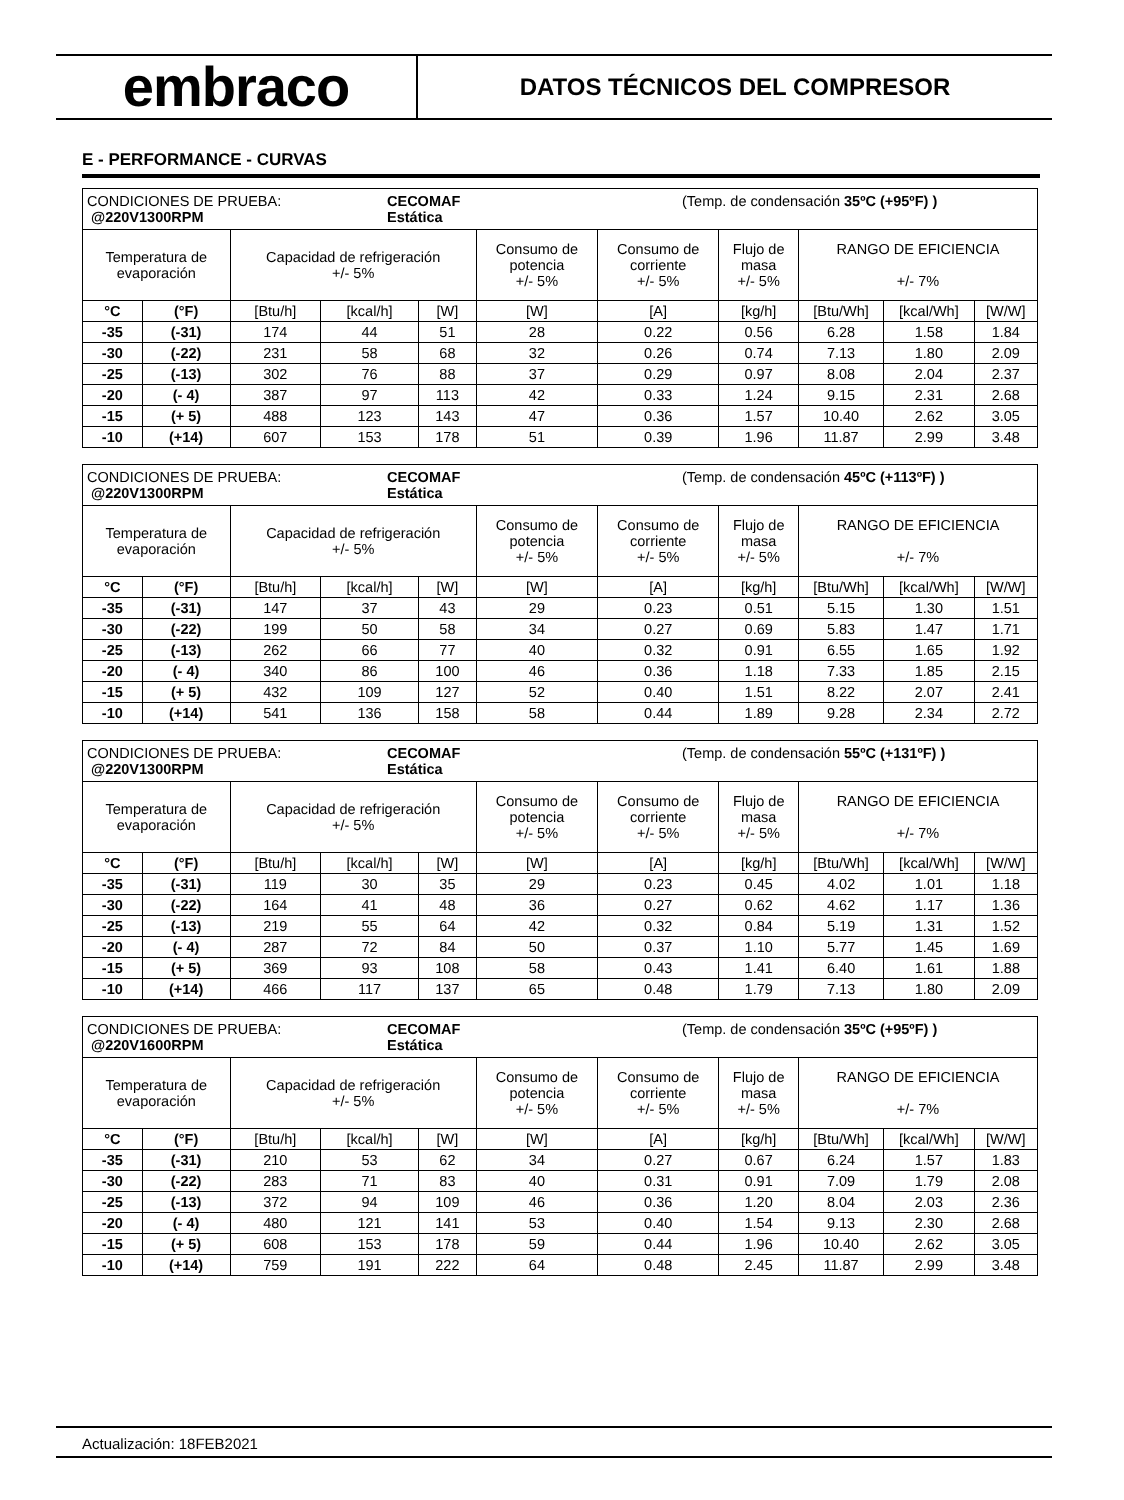embraco
DATOS TÉCNICOS DEL COMPRESOR
E - PERFORMANCE - CURVAS
| CONDICIONES DE PRUEBA: @220V1300RPM CECOMAF Estática (Temp. de condensación 35ºC (+95ºF) ) | | | | | | | | | | |
| Temperatura de evaporación | | Capacidad de refrigeración +/- 5% | | | Consumo de potencia +/- 5% | Consumo de corriente +/- 5% | Flujo de masa +/- 5% | RANGO DE EFICIENCIA +/- 7% | | |
| °C | (°F) | [Btu/h] | [kcal/h] | [W] | [W] | [A] | [kg/h] | [Btu/Wh] | [kcal/Wh] | [W/W] |
| -35 | (-31) | 174 | 44 | 51 | 28 | 0.22 | 0.56 | 6.28 | 1.58 | 1.84 |
| -30 | (-22) | 231 | 58 | 68 | 32 | 0.26 | 0.74 | 7.13 | 1.80 | 2.09 |
| -25 | (-13) | 302 | 76 | 88 | 37 | 0.29 | 0.97 | 8.08 | 2.04 | 2.37 |
| -20 | (- 4) | 387 | 97 | 113 | 42 | 0.33 | 1.24 | 9.15 | 2.31 | 2.68 |
| -15 | (+ 5) | 488 | 123 | 143 | 47 | 0.36 | 1.57 | 10.40 | 2.62 | 3.05 |
| -10 | (+14) | 607 | 153 | 178 | 51 | 0.39 | 1.96 | 11.87 | 2.99 | 3.48 |
| CONDICIONES DE PRUEBA: @220V1300RPM CECOMAF Estática (Temp. de condensación 45ºC (+113ºF) ) | | | | | | | | | | |
| Temperatura de evaporación | | Capacidad de refrigeración +/- 5% | | | Consumo de potencia +/- 5% | Consumo de corriente +/- 5% | Flujo de masa +/- 5% | RANGO DE EFICIENCIA +/- 7% | | |
| °C | (°F) | [Btu/h] | [kcal/h] | [W] | [W] | [A] | [kg/h] | [Btu/Wh] | [kcal/Wh] | [W/W] |
| -35 | (-31) | 147 | 37 | 43 | 29 | 0.23 | 0.51 | 5.15 | 1.30 | 1.51 |
| -30 | (-22) | 199 | 50 | 58 | 34 | 0.27 | 0.69 | 5.83 | 1.47 | 1.71 |
| -25 | (-13) | 262 | 66 | 77 | 40 | 0.32 | 0.91 | 6.55 | 1.65 | 1.92 |
| -20 | (- 4) | 340 | 86 | 100 | 46 | 0.36 | 1.18 | 7.33 | 1.85 | 2.15 |
| -15 | (+ 5) | 432 | 109 | 127 | 52 | 0.40 | 1.51 | 8.22 | 2.07 | 2.41 |
| -10 | (+14) | 541 | 136 | 158 | 58 | 0.44 | 1.89 | 9.28 | 2.34 | 2.72 |
| CONDICIONES DE PRUEBA: @220V1300RPM CECOMAF Estática (Temp. de condensación 55ºC (+131ºF) ) | | | | | | | | | | |
| Temperatura de evaporación | | Capacidad de refrigeración +/- 5% | | | Consumo de potencia +/- 5% | Consumo de corriente +/- 5% | Flujo de masa +/- 5% | RANGO DE EFICIENCIA +/- 7% | | |
| °C | (°F) | [Btu/h] | [kcal/h] | [W] | [W] | [A] | [kg/h] | [Btu/Wh] | [kcal/Wh] | [W/W] |
| -35 | (-31) | 119 | 30 | 35 | 29 | 0.23 | 0.45 | 4.02 | 1.01 | 1.18 |
| -30 | (-22) | 164 | 41 | 48 | 36 | 0.27 | 0.62 | 4.62 | 1.17 | 1.36 |
| -25 | (-13) | 219 | 55 | 64 | 42 | 0.32 | 0.84 | 5.19 | 1.31 | 1.52 |
| -20 | (- 4) | 287 | 72 | 84 | 50 | 0.37 | 1.10 | 5.77 | 1.45 | 1.69 |
| -15 | (+ 5) | 369 | 93 | 108 | 58 | 0.43 | 1.41 | 6.40 | 1.61 | 1.88 |
| -10 | (+14) | 466 | 117 | 137 | 65 | 0.48 | 1.79 | 7.13 | 1.80 | 2.09 |
| CONDICIONES DE PRUEBA: @220V1600RPM CECOMAF Estática (Temp. de condensación 35ºC (+95ºF) ) | | | | | | | | | | |
| Temperatura de evaporación | | Capacidad de refrigeración +/- 5% | | | Consumo de potencia +/- 5% | Consumo de corriente +/- 5% | Flujo de masa +/- 5% | RANGO DE EFICIENCIA +/- 7% | | |
| °C | (°F) | [Btu/h] | [kcal/h] | [W] | [W] | [A] | [kg/h] | [Btu/Wh] | [kcal/Wh] | [W/W] |
| -35 | (-31) | 210 | 53 | 62 | 34 | 0.27 | 0.67 | 6.24 | 1.57 | 1.83 |
| -30 | (-22) | 283 | 71 | 83 | 40 | 0.31 | 0.91 | 7.09 | 1.79 | 2.08 |
| -25 | (-13) | 372 | 94 | 109 | 46 | 0.36 | 1.20 | 8.04 | 2.03 | 2.36 |
| -20 | (- 4) | 480 | 121 | 141 | 53 | 0.40 | 1.54 | 9.13 | 2.30 | 2.68 |
| -15 | (+ 5) | 608 | 153 | 178 | 59 | 0.44 | 1.96 | 10.40 | 2.62 | 3.05 |
| -10 | (+14) | 759 | 191 | 222 | 64 | 0.48 | 2.45 | 11.87 | 2.99 | 3.48 |
Actualización: 18FEB2021